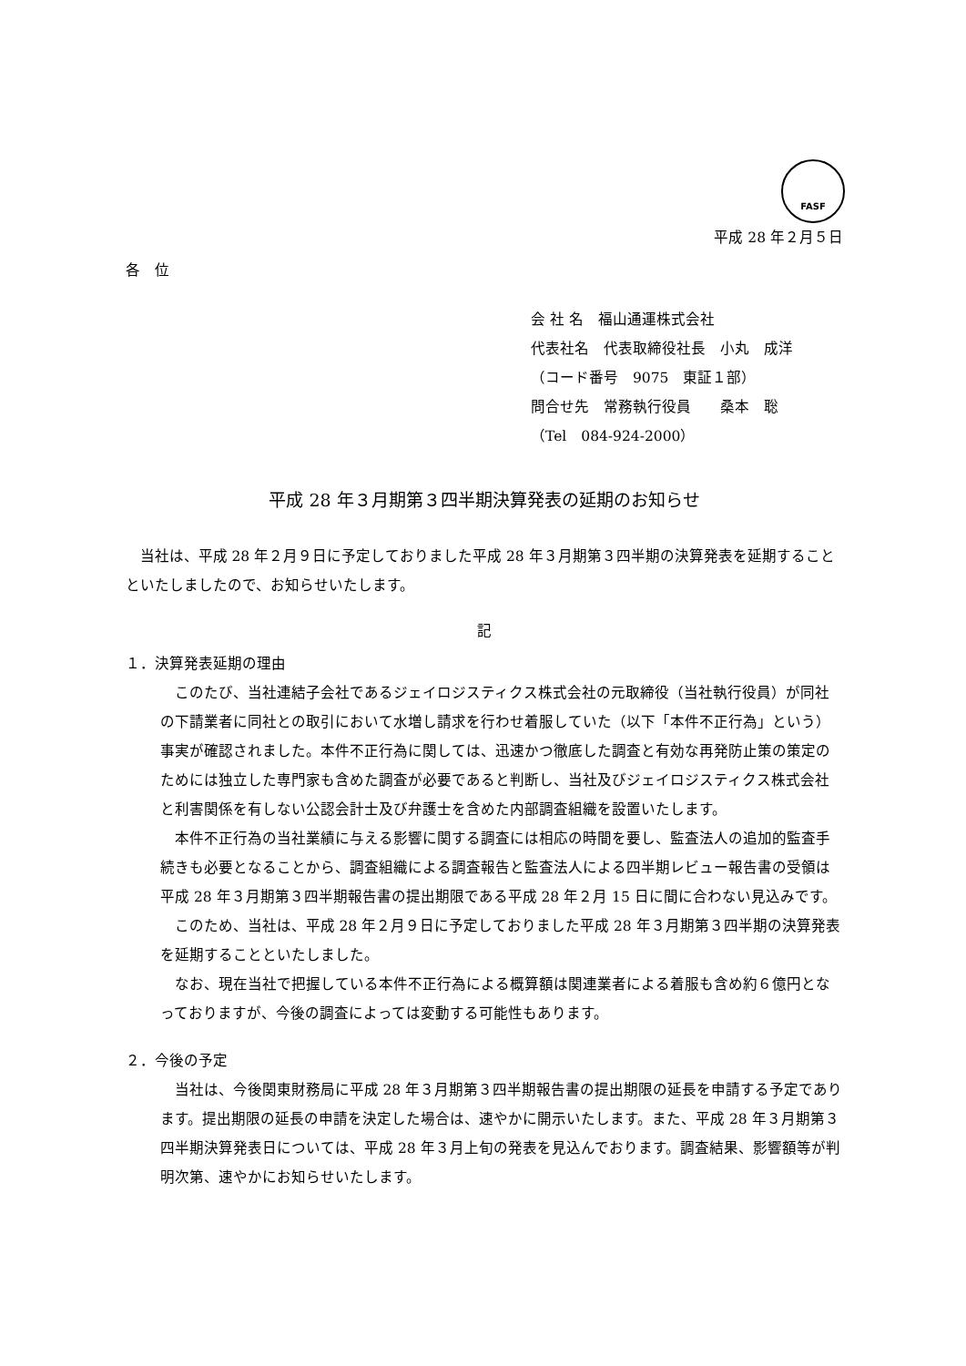FASF
平成 28 年２月５日
各　位
会 社 名　福山通運株式会社
代表社名　代表取締役社長　小丸　成洋
（コード番号　9075　東証１部）
問合せ先　常務執行役員　　桑本　聡
（Tel　084-924-2000）
平成 28 年３月期第３四半期決算発表の延期のお知らせ
当社は、平成 28 年２月９日に予定しておりました平成 28 年３月期第３四半期の決算発表を延期することといたしましたので、お知らせいたします。
記
１．決算発表延期の理由
このたび、当社連結子会社であるジェイロジスティクス株式会社の元取締役（当社執行役員）が同社の下請業者に同社との取引において水増し請求を行わせ着服していた（以下「本件不正行為」という）事実が確認されました。本件不正行為に関しては、迅速かつ徹底した調査と有効な再発防止策の策定のためには独立した専門家も含めた調査が必要であると判断し、当社及びジェイロジスティクス株式会社と利害関係を有しない公認会計士及び弁護士を含めた内部調査組織を設置いたします。
本件不正行為の当社業績に与える影響に関する調査には相応の時間を要し、監査法人の追加的監査手続きも必要となることから、調査組織による調査報告と監査法人による四半期レビュー報告書の受領は平成 28 年３月期第３四半期報告書の提出期限である平成 28 年２月 15 日に間に合わない見込みです。
このため、当社は、平成 28 年２月９日に予定しておりました平成 28 年３月期第３四半期の決算発表を延期することといたしました。
なお、現在当社で把握している本件不正行為による概算額は関連業者による着服も含め約６億円となっておりますが、今後の調査によっては変動する可能性もあります。
２．今後の予定
当社は、今後関東財務局に平成 28 年３月期第３四半期報告書の提出期限の延長を申請する予定であります。提出期限の延長の申請を決定した場合は、速やかに開示いたします。また、平成 28 年３月期第３四半期決算発表日については、平成 28 年３月上旬の発表を見込んでおります。調査結果、影響額等が判明次第、速やかにお知らせいたします。